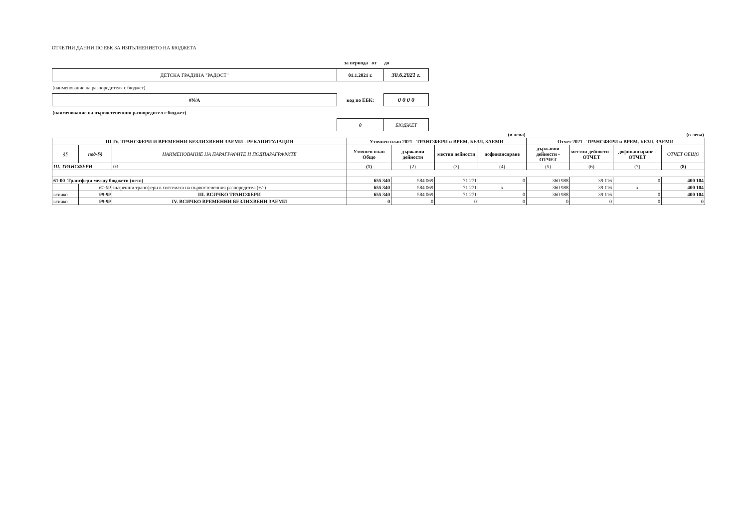ОТЧЕТНИ ДАННИ ПО ЕБК ЗА ИЗПЪЛНЕНИЕТО НА БЮДЖЕТА
| | за периода от | до |
| ДЕТСКА ГРАДИНА "РАДОСТ" | 01.1.2021 г. | 30.6.2021 г. |
| (наименование на разпоредителя с бюджет) | | |
| #N/A | код по ЕБК: | 0 0 0 0 |
| (наименование на първостепенния разпоредител с бюджет) | | |
| | 0 | БЮДЖЕТ |
| | | | (в лева) | | | | (в лева) | | | |
| III-IV. ТРАНСФЕРИ И ВРЕМЕННИ БЕЗЛИХВЕНИ ЗАЕМИ - РЕКАПИТУЛАЦИЯ | | | Уточнен план 2021 - ТРАНСФЕРИ и ВРЕМ. БЕЗЛ. ЗАЕМИ | | | | Отчет 2021 - ТРАНСФЕРИ и ВРЕМ. БЕЗЛ. ЗАЕМИ | | | |
| §§ | под-§§ | НАИМЕНОВАНИЕ НА ПАРАГРАФИТЕ И ПОДПАРАГРАФИТЕ | Уточнен план Общо | държавни дейности | местни дейности | дофинансиране | държавни дейности - ОТЧЕТ | местни дейности - ОТЧЕТ | дофинансиране - ОТЧЕТ | ОТЧЕТ ОБЩО |
| III. ТРАНСФЕРИ | | 03 | (1) | (2) | (3) | (4) | (5) | (6) | (7) | (8) |
| 61-00 Трансфери между бюджети (нето) | | | 655 340 | 584 069 | 71 271 | 0 | 360 988 | 39 116 | 0 | 400 104 |
| | 61-09 | вътрешни трансфери в системата на първостепенния разпоредител (+/-) | 655 340 | 584 069 | 71 271 | x | 360 988 | 39 116 | x | 400 104 |
| всичко | 99-99 | III. ВСИЧКО ТРАНСФЕРИ | 655 340 | 584 069 | 71 271 | 0 | 360 988 | 39 116 | 0 | 400 104 |
| всичко | 99-99 | IV. ВСИЧКО ВРЕМЕННИ БЕЗЛИХВЕНИ ЗАЕМИ | 0 | 0 | 0 | 0 | 0 | 0 | 0 | 0 |